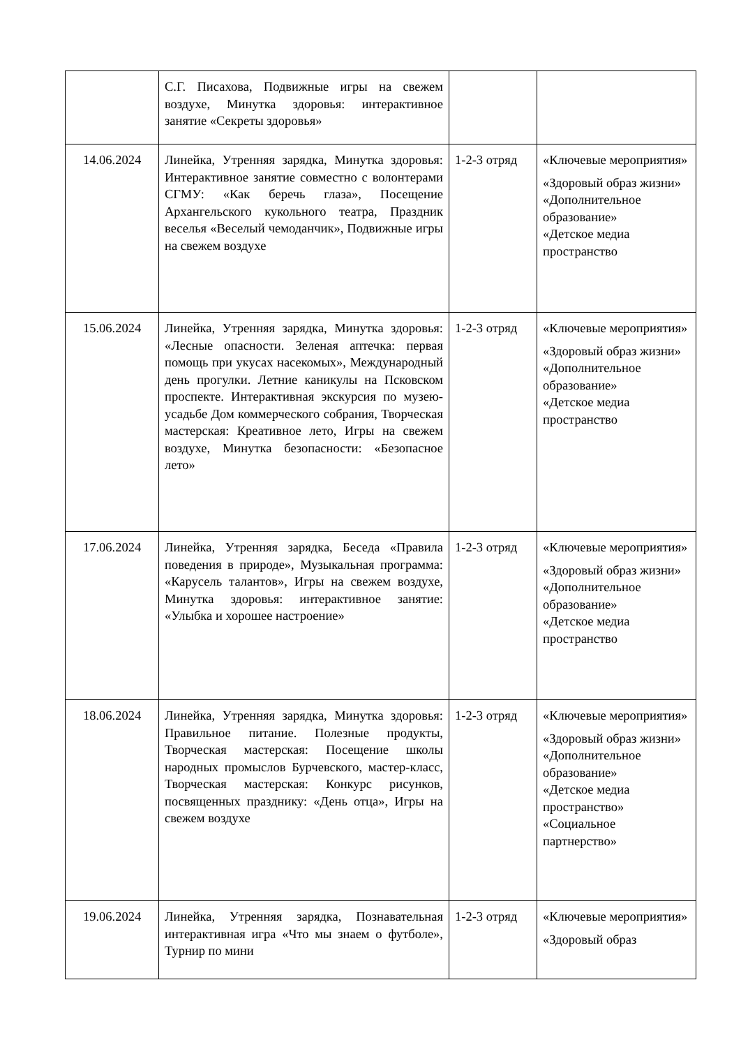| | С.Г. Писахова, Подвижные игры на свежем воздухе, Минутка здоровья: интерактивное занятие «Секреты здоровья» | | |
| 14.06.2024 | Линейка, Утренняя зарядка, Минутка здоровья: Интерактивное занятие совместно с волонтерами СГМУ: «Как беречь глаза», Посещение Архангельского кукольного театра, Праздник веселья «Веселый чемоданчик», Подвижные игры на свежем воздухе | 1-2-3 отряд | «Ключевые мероприятия» «Здоровый образ жизни» «Дополнительное образование» «Детское медиа пространство |
| 15.06.2024 | Линейка, Утренняя зарядка, Минутка здоровья: «Лесные опасности. Зеленая аптечка: первая помощь при укусах насекомых», Международный день прогулки. Летние каникулы на Псковском проспекте. Интерактивная экскурсия по музею-усадьбе Дом коммерческого собрания, Творческая мастерская: Креативное лето, Игры на свежем воздухе, Минутка безопасности: «Безопасное лето» | 1-2-3 отряд | «Ключевые мероприятия» «Здоровый образ жизни» «Дополнительное образование» «Детское медиа пространство |
| 17.06.2024 | Линейка, Утренняя зарядка, Беседа «Правила поведения в природе», Музыкальная программа: «Карусель талантов», Игры на свежем воздухе, Минутка здоровья: интерактивное занятие: «Улыбка и хорошее настроение» | 1-2-3 отряд | «Ключевые мероприятия» «Здоровый образ жизни» «Дополнительное образование» «Детское медиа пространство |
| 18.06.2024 | Линейка, Утренняя зарядка, Минутка здоровья: Правильное питание. Полезные продукты, Творческая мастерская: Посещение школы народных промыслов Бурчевского, мастер-класс, Творческая мастерская: Конкурс рисунков, посвященных празднику: «День отца», Игры на свежем воздухе | 1-2-3 отряд | «Ключевые мероприятия» «Здоровый образ жизни» «Дополнительное образование» «Детское медиа пространство» «Социальное партнерство» |
| 19.06.2024 | Линейка, Утренняя зарядка, Познавательная интерактивная игра «Что мы знаем о футболе», Турнир по мини | 1-2-3 отряд | «Ключевые мероприятия» «Здоровый образ |